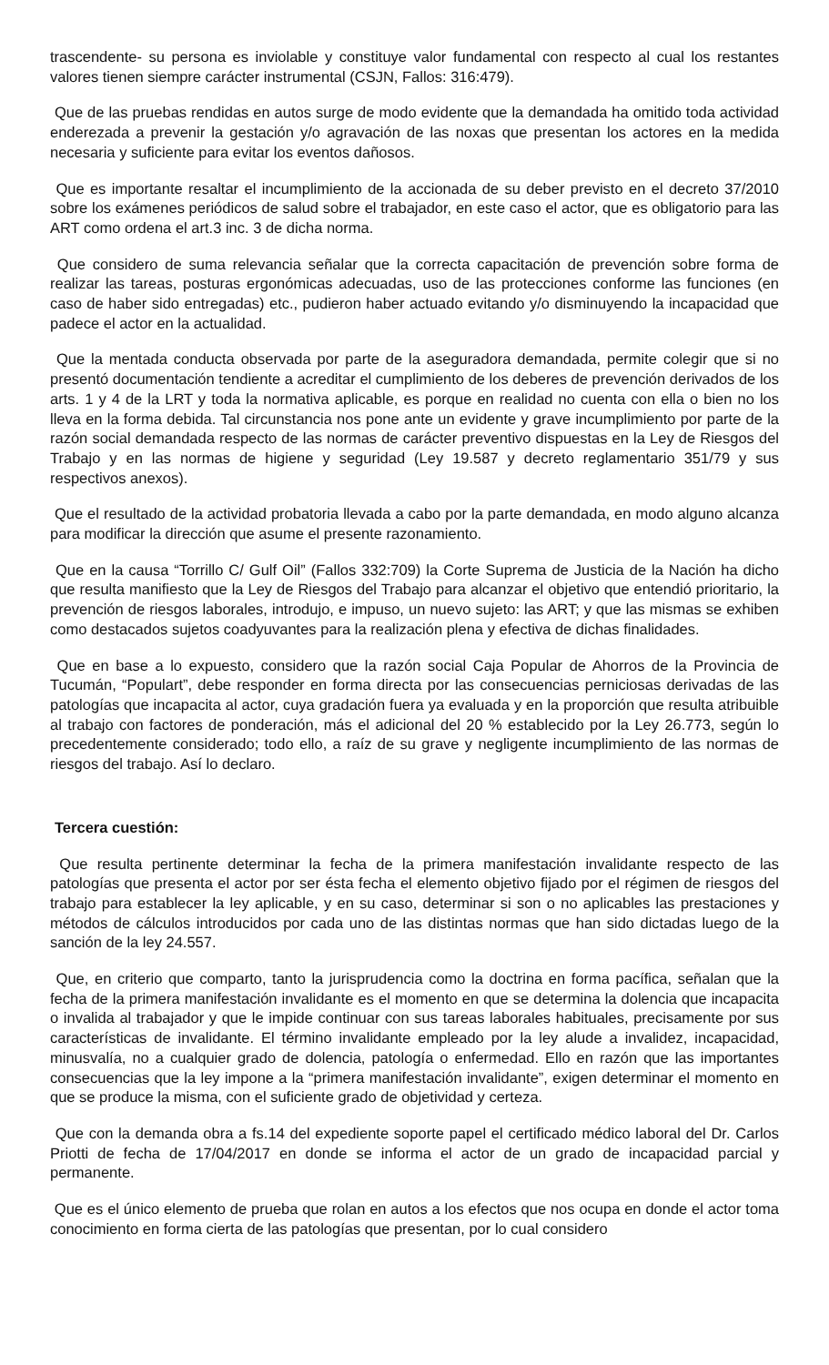trascendente- su persona es inviolable y constituye valor fundamental con respecto al cual los restantes valores tienen siempre carácter instrumental (CSJN, Fallos: 316:479).
Que de las pruebas rendidas en autos surge de modo evidente que la demandada ha omitido toda actividad enderezada a prevenir la gestación y/o agravación de las noxas que presentan los actores en la medida necesaria y suficiente para evitar los eventos dañosos.
Que es importante resaltar el incumplimiento de la accionada de su deber previsto en el decreto 37/2010 sobre los exámenes periódicos de salud sobre el trabajador, en este caso el actor, que es obligatorio para las ART como ordena el art.3 inc. 3 de dicha norma.
Que considero de suma relevancia señalar que la correcta capacitación de prevención sobre forma de realizar las tareas, posturas ergonómicas adecuadas, uso de las protecciones conforme las funciones (en caso de haber sido entregadas) etc., pudieron haber actuado evitando y/o disminuyendo la incapacidad que padece el actor en la actualidad.
Que la mentada conducta observada por parte de la aseguradora demandada, permite colegir que si no presentó documentación tendiente a acreditar el cumplimiento de los deberes de prevención derivados de los arts. 1 y 4 de la LRT y toda la normativa aplicable, es porque en realidad no cuenta con ella o bien no los lleva en la forma debida. Tal circunstancia nos pone ante un evidente y grave incumplimiento por parte de la razón social demandada respecto de las normas de carácter preventivo dispuestas en la Ley de Riesgos del Trabajo y en las normas de higiene y seguridad (Ley 19.587 y decreto reglamentario 351/79 y sus respectivos anexos).
Que el resultado de la actividad probatoria llevada a cabo por la parte demandada, en modo alguno alcanza para modificar la dirección que asume el presente razonamiento.
Que en la causa “Torrillo C/ Gulf Oil” (Fallos 332:709) la Corte Suprema de Justicia de la Nación ha dicho que resulta manifiesto que la Ley de Riesgos del Trabajo para alcanzar el objetivo que entendió prioritario, la prevención de riesgos laborales, introdujo, e impuso, un nuevo sujeto: las ART; y que las mismas se exhiben como destacados sujetos coadyuvantes para la realización plena y efectiva de dichas finalidades.
Que en base a lo expuesto, considero que la razón social Caja Popular de Ahorros de la Provincia de Tucumán, “Populart”, debe responder en forma directa por las consecuencias perniciosas derivadas de las patologías que incapacita al actor, cuya gradación fuera ya evaluada y en la proporción que resulta atribuible al trabajo con factores de ponderación, más el adicional del 20 % establecido por la Ley 26.773, según lo precedentemente considerado; todo ello, a raíz de su grave y negligente incumplimiento de las normas de riesgos del trabajo. Así lo declaro.
Tercera cuestión:
Que resulta pertinente determinar la fecha de la primera manifestación invalidante respecto de las patologías que presenta el actor por ser ésta fecha el elemento objetivo fijado por el régimen de riesgos del trabajo para establecer la ley aplicable, y en su caso, determinar si son o no aplicables las prestaciones y métodos de cálculos introducidos por cada uno de las distintas normas que han sido dictadas luego de la sanción de la ley 24.557.
Que, en criterio que comparto, tanto la jurisprudencia como la doctrina en forma pacífica, señalan que la fecha de la primera manifestación invalidante es el momento en que se determina la dolencia que incapacita o invalida al trabajador y que le impide continuar con sus tareas laborales habituales, precisamente por sus características de invalidante. El término invalidante empleado por la ley alude a invalidez, incapacidad, minusvalía, no a cualquier grado de dolencia, patología o enfermedad. Ello en razón que las importantes consecuencias que la ley impone a la “primera manifestación invalidante”, exigen determinar el momento en que se produce la misma, con el suficiente grado de objetividad y certeza.
Que con la demanda obra a fs.14 del expediente soporte papel el certificado médico laboral del Dr. Carlos Priotti de fecha de 17/04/2017 en donde se informa el actor de un grado de incapacidad parcial y permanente.
Que es el único elemento de prueba que rolan en autos a los efectos que nos ocupa en donde el actor toma conocimiento en forma cierta de las patologías que presentan, por lo cual considero